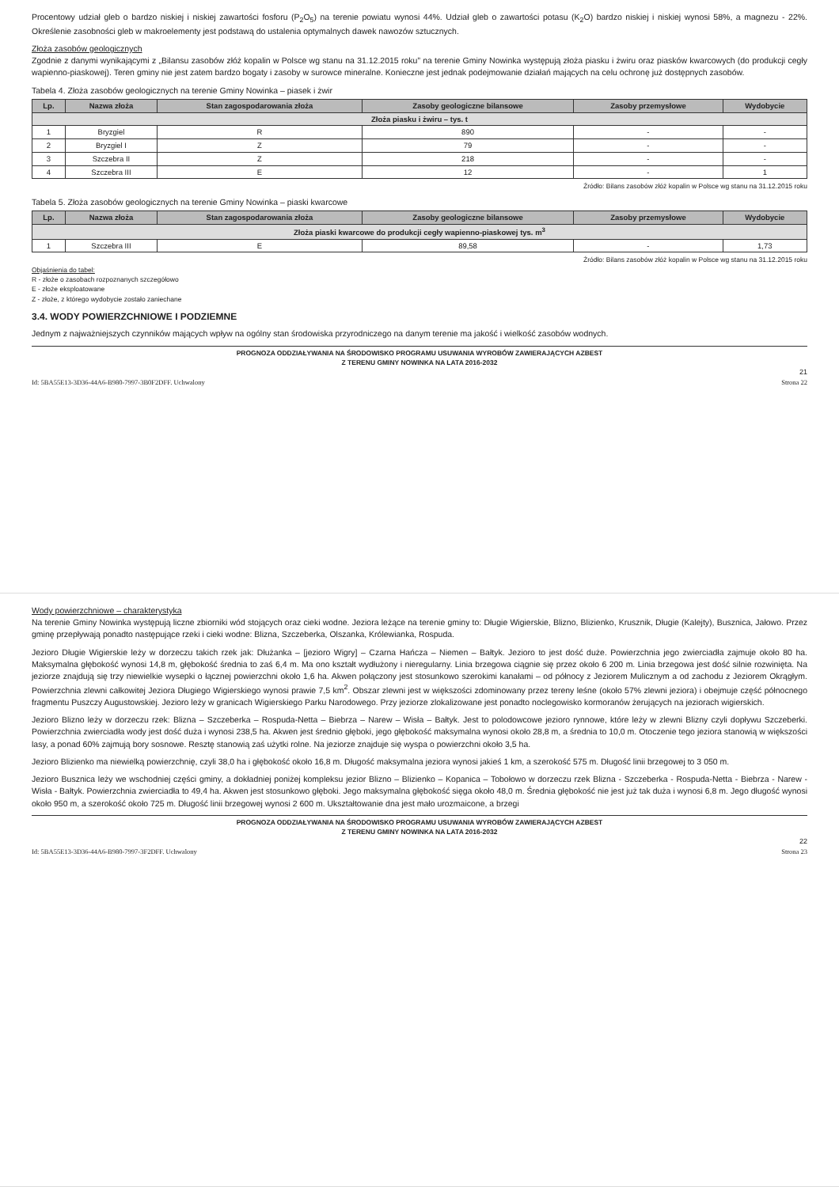Procentowy udział gleb o bardzo niskiej i niskiej zawartości fosforu (P<sub>2</sub>O<sub>5</sub>) na terenie powiatu wynosi 44%. Udział gleb o zawartości potasu (K<sub>2</sub>O) bardzo niskiej i niskiej wynosi 58%, a magnezu - 22%. Określenie zasobności gleb w makroelementy jest podstawą do ustalenia optymalnych dawek nawozów sztucznych.
Złoża zasobów geologicznych
Zgodnie z danymi wynikającymi z „Bilansu zasobów złóż kopalin w Polsce wg stanu na 31.12.2015 roku” na terenie Gminy Nowinka występują złoża piasku i żwiru oraz piasków kwarcowych (do produkcji cegły wapienno-piaskowej). Teren gminy nie jest zatem bardzo bogaty i zasoby w surowce mineralne. Konieczne jest jednak podejmowanie działań mających na celu ochronę już dostępnych zasobów.
Tabela 4. Złoża zasobów geologicznych na terenie Gminy Nowinka – piasek i żwir
| Lp. | Nazwa złoża | Stan zagospodarowania złoża | Zasoby geologiczne bilansowe | Zasoby przemysłowe | Wydobycie |
| --- | --- | --- | --- | --- | --- |
| Złoża piasku i żwiru – tys. t | | | | | |
| 1 | Bryzgiel | R | 890 | - | - |
| 2 | Bryzgiel I | Z | 79 | - | - |
| 3 | Szczebra II | Z | 218 | - | - |
| 4 | Szczebra III | E | 12 | - | 1 |
Źródło: Bilans zasobów złóż kopalin w Polsce wg stanu na 31.12.2015 roku
Tabela 5. Złoża zasobów geologicznych na terenie Gminy Nowinka – piaski kwarcowe
| Lp. | Nazwa złoża | Stan zagospodarowania złoża | Zasoby geologiczne bilansowe | Zasoby przemysłowe | Wydobycie |
| --- | --- | --- | --- | --- | --- |
| Złoża piaski kwarcowe do produkcji cegły wapienno-piaskowej tys. m<sup>3</sup> | | | | | |
| 1 | Szczebra III | E | 89,58 | - | 1,73 |
Źródło: Bilans zasobów złóż kopalin w Polsce wg stanu na 31.12.2015 roku
Objaśnienia do tabel:
R - złoże o zasobach rozpoznanych szczegółowo
E - złoże eksploatowane
Z - złoże, z którego wydobycie zostało zaniechane
3.4. WODY POWIERZCHNIOWE I PODZIEMNE
Jednym z najważniejszych czynników mających wpływ na ogólny stan środowiska przyrodniczego na danym terenie ma jakość i wielkość zasobów wodnych.
PROGNOZA ODDZIAŁYWANIA NA ŚRODOWISKO PROGRAMU USUWANIA WYROBÓW ZAWIERAJĄCYCH AZBEST
Z TERENU GMINY NOWINKA NA LATA 2016-2032
21
Id: 5BA55E13-3D36-44A6-B980-7997-3B0F2DFF. Uchwalony Strona 22
Wody powierzchniowe – charakterystyka
Na terenie Gminy Nowinka występują liczne zbiorniki wód stojących oraz cieki wodne. Jeziora leżące na terenie gminy to: Długie Wigierskie, Blizno, Blizienko, Krusznik, Długie (Kalejty), Busznica, Jałowo. Przez gminę przepływają ponadto następujące rzeki i cieki wodne: Blizna, Szczeberka, Olszanka, Królewianka, Rospuda.
Jezioro Długie Wigierskie leży w dorzeczu takich rzek jak: Dłużanka – [jezioro Wigry] – Czarna Hańcza – Niemen – Bałtyk. Jezioro to jest dość duże. Powierzchnia jego zwierciadła zajmuje około 80 ha. Maksymalna głębokość wynosi 14,8 m, głębokość średnia to zaś 6,4 m. Ma ono kształt wydłużony i nieregularny. Linia brzegowa ciągnie się przez około 6 200 m. Linia brzegowa jest dość silnie rozwinięta. Na jeziorze znajdują się trzy niewielkie wysepki o łącznej powierzchni około 1,6 ha. Akwen połączony jest stosunkowo szerokimi kanałami – od północy z Jeziorem Mulicznym a od zachodu z Jeziorem Okrągłym. Powierzchnia zlewni całkowitej Jeziora Długiego Wigierskiego wynosi prawie 7,5 km<sup>2</sup>. Obszar zlewni jest w większości zdominowany przez tereny leśne (około 57% zlewni jeziora) i obejmuje część północnego fragmentu Puszczy Augustowskiej. Jezioro leży w granicach Wigierskiego Parku Narodowego. Przy jeziorze zlokalizowane jest ponadto noclegowisko kormoranów żerujących na jeziorach wigierskich.
Jezioro Blizno leży w dorzeczu rzek: Blizna – Szczeberka – Rospuda-Netta – Biebrza – Narew – Wisła – Bałtyk. Jest to polodowcowe jezioro rynnowe, które leży w zlewni Blizny czyli dopływu Szczeberki. Powierzchnia zwierciadła wody jest dość duża i wynosi 238,5 ha. Akwen jest średnio głęboki, jego głębokość maksymalna wynosi około 28,8 m, a średnia to 10,0 m. Otoczenie tego jeziora stanowią w większości lasy, a ponad 60% zajmują bory sosnowe. Resztę stanowią zaś użytki rolne. Na jeziorze znajduje się wyspa o powierzchni około 3,5 ha.
Jezioro Blizienko ma niewielką powierzchnię, czyli 38,0 ha i głębokość około 16,8 m. Długość maksymalna jeziora wynosi jakieś 1 km, a szerokość 575 m. Długość linii brzegowej to 3 050 m.
Jezioro Busznica leży we wschodniej części gminy, a dokładniej poniżej kompleksu jezior Blizno – Blizienko – Kopanica – Tobołowo w dorzeczu rzek Blizna - Szczeberka - Rospuda-Netta - Biebrza - Narew - Wisła - Bałtyk. Powierzchnia zwierciadła to 49,4 ha. Akwen jest stosunkowo głęboki. Jego maksymalna głębokość sięga około 48,0 m. Średnia głębokość nie jest już tak duża i wynosi 6,8 m. Jego długość wynosi około 950 m, a szerokość około 725 m. Długość linii brzegowej wynosi 2 600 m. Ukształtowanie dna jest mało urozmaicone, a brzegi
PROGNOZA ODDZIAŁYWANIA NA ŚRODOWISKO PROGRAMU USUWANIA WYROBÓW ZAWIERAJĄCYCH AZBEST
Z TERENU GMINY NOWINKA NA LATA 2016-2032
22
Id: 5BA55E13-3D36-44A6-B980-7997-3F2DFF. Uchwalony Strona 23